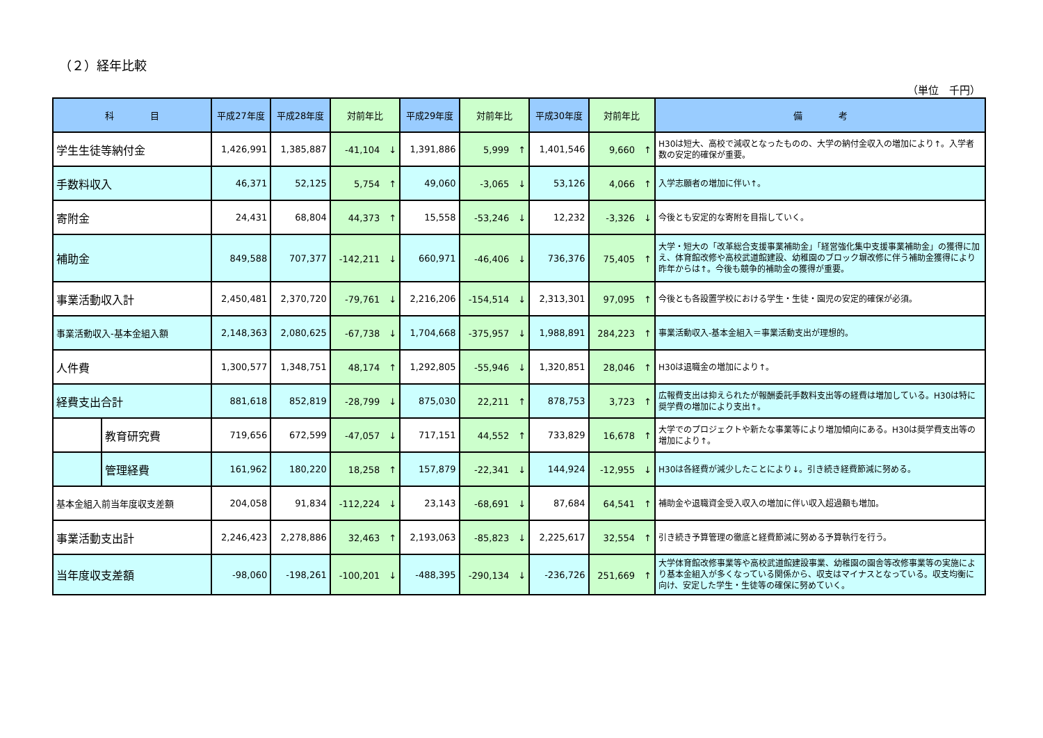（２）経年比較
（単位　千円）
| 科 目 | | 平成27年度 | 平成28年度 | 対前年比 | 平成29年度 | 対前年比 | 平成30年度 | 対前年比 | 備 考 |
| --- | --- | --- | --- | --- | --- | --- | --- | --- | --- |
| 学生生徒等納付金 | | 1,426,991 | 1,385,887 | -41,104 ↓ | 1,391,886 | 5,999 ↑ | 1,401,546 | 9,660 ↑ | H30は短大、高校で減収となったものの、大学の納付金収入の増加により↑。入学者数の安定的確保が重要。 |
| 手数料収入 | | 46,371 | 52,125 | 5,754 ↑ | 49,060 | -3,065 ↓ | 53,126 | 4,066 ↑ | 入学志願者の増加に伴い↑。 |
| 寄附金 | | 24,431 | 68,804 | 44,373 ↑ | 15,558 | -53,246 ↓ | 12,232 | -3,326 ↓ | 今後とも安定的な寄附を目指していく。 |
| 補助金 | | 849,588 | 707,377 | -142,211 ↓ | 660,971 | -46,406 ↓ | 736,376 | 75,405 ↑ | 大学・短大の「改革総合支援事業補助金」「経営強化集中支援事業補助金」の獲得に加え、体育館改修や高校武道館建設、幼稚園のブロック塀改修に伴う補助金獲得により昨年からは↑。今後も競争的補助金の獲得が重要。 |
| 事業活動収入計 | | 2,450,481 | 2,370,720 | -79,761 ↓ | 2,216,206 | -154,514 ↓ | 2,313,301 | 97,095 ↑ | 今後とも各設置学校における学生・生徒・園児の安定的確保が必須。 |
| 事業活動収入-基本金組入額 | | 2,148,363 | 2,080,625 | -67,738 ↓ | 1,704,668 | -375,957 ↓ | 1,988,891 | 284,223 ↑ | 事業活動収入-基本金組入＝事業活動支出が理想的。 |
| 人件費 | | 1,300,577 | 1,348,751 | 48,174 ↑ | 1,292,805 | -55,946 ↓ | 1,320,851 | 28,046 ↑ | H30は退職金の増加により↑。 |
| 経費支出合計 | | 881,618 | 852,819 | -28,799 ↓ | 875,030 | 22,211 ↑ | 878,753 | 3,723 ↑ | 広報費支出は抑えられたが報酬委託手数料支出等の経費は増加している。H30は特に奨学費の増加により支出↑。 |
| | 教育研究費 | 719,656 | 672,599 | -47,057 ↓ | 717,151 | 44,552 ↑ | 733,829 | 16,678 ↑ | 大学でのプロジェクトや新たな事業等により増加傾向にある。H30は奨学費支出等の増加により↑。 |
| | 管理経費 | 161,962 | 180,220 | 18,258 ↑ | 157,879 | -22,341 ↓ | 144,924 | -12,955 ↓ | H30は各経費が減少したことにより↓。引き続き経費節減に努める。 |
| 基本金組入前当年度収支差額 | | 204,058 | 91,834 | -112,224 ↓ | 23,143 | -68,691 ↓ | 87,684 | 64,541 ↑ | 補助金や退職資金受入収入の増加に伴い収入超過額も増加。 |
| 事業活動支出計 | | 2,246,423 | 2,278,886 | 32,463 ↑ | 2,193,063 | -85,823 ↓ | 2,225,617 | 32,554 ↑ | 引き続き予算管理の徹底と経費節減に努める予算執行を行う。 |
| 当年度収支差額 | | -98,060 | -198,261 | -100,201 ↓ | -488,395 | -290,134 ↓ | -236,726 | 251,669 ↑ | 大学体育館改修事業等や高校武道館建設事業、幼稚園の園舎等改修事業等の実施により基本金組入が多くなっている関係から、収支はマイナスとなっている。収支均衡に向け、安定した学生・生徒等の確保に努めていく。 |